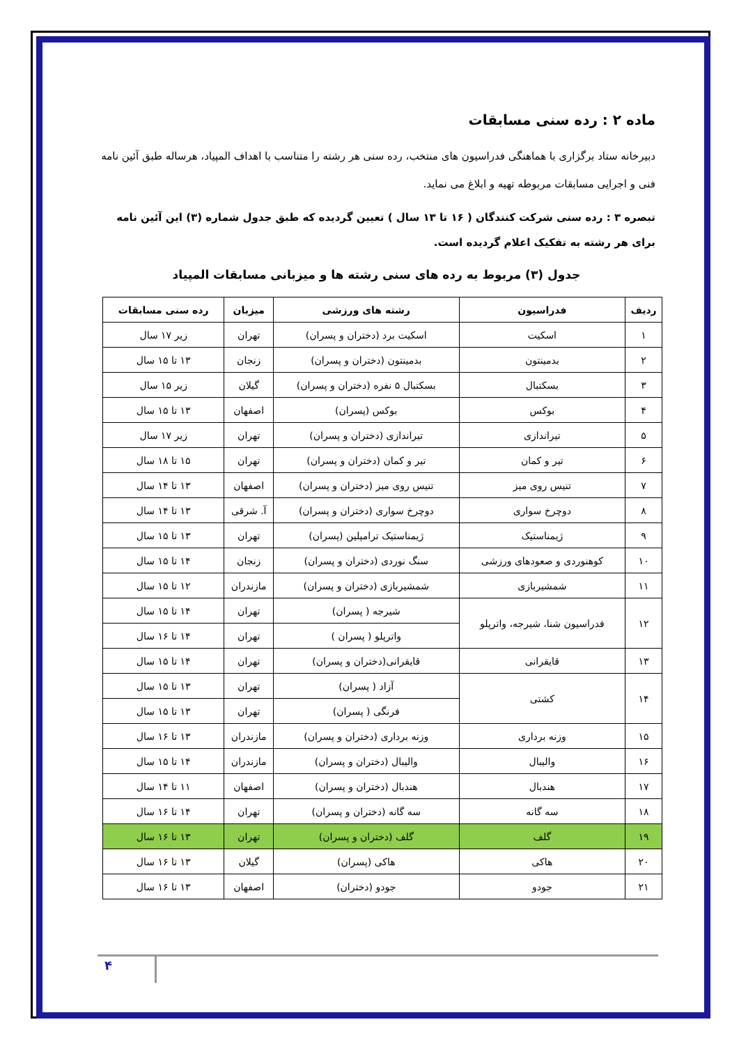ماده ۲ : رده سنی مسابقات
دبیرخانه ستاد برگزاری با هماهنگی فدراسیون های منتخب، رده سنی هر رشته را متناسب با اهداف المپیاد، هرساله طبق آئین نامه فنی و اجرایی مسابقات مربوطه تهیه و ابلاغ می نماید.
تبصره ۳ : رده سنی شرکت کنندگان ( ۱۶ تا ۱۳ سال ) تعیین گردیده که طبق جدول شماره (۳) این آئین نامه برای هر رشته به تفکیک اعلام گردیده است.
جدول (۳) مربوط به رده های سنی رشته ها و میزبانی مسابقات المپیاد
| ردیف | فدراسیون | رشته های ورزشی | میزبان | رده سنی مسابقات |
| --- | --- | --- | --- | --- |
| ۱ | اسکیت | اسکیت برد (دختران و پسران) | تهران | زیر ۱۷ سال |
| ۲ | بدمینتون | بدمینتون (دختران و پسران) | زنجان | ۱۳ تا ۱۵ سال |
| ۳ | بسکتبال | بسکتبال ۵ نفره (دختران و پسران) | گیلان | زیر ۱۵ سال |
| ۴ | بوکس | بوکس (پسران) | اصفهان | ۱۳ تا ۱۵ سال |
| ۵ | تیراندازی | تیراندازی (دختران و پسران) | تهران | زیر ۱۷ سال |
| ۶ | تیر و کمان | تیر و کمان (دختران و پسران) | تهران | ۱۵ تا ۱۸ سال |
| ۷ | تنیس روی میز | تنیس روی میز (دختران و پسران) | اصفهان | ۱۳ تا ۱۴ سال |
| ۸ | دوچرخ سواری | دوچرخ سواری (دختران و پسران) | آ. شرقی | ۱۳ تا ۱۴ سال |
| ۹ | ژیمناستیک | ژیمناستیک ترامپلین (پسران) | تهران | ۱۳ تا ۱۵ سال |
| ۱۰ | کوهنوردی و صعودهای ورزشی | سنگ نوردی (دختران و پسران) | زنجان | ۱۴ تا ۱۵ سال |
| ۱۱ | شمشیربازی | شمشیربازی (دختران و پسران) | مازندران | ۱۲ تا ۱۵ سال |
| ۱۲ | فدراسیون شنا، شیرجه، واترپلو | شیرجه ( پسران) | تهران | ۱۴ تا ۱۵ سال |
| | | واترپلو ( پسران ) | تهران | ۱۴ تا ۱۶ سال |
| ۱۳ | قایقرانی | قایقرانی(دختران و پسران) | تهران | ۱۴ تا ۱۵ سال |
| ۱۴ | کشتی | آزاد ( پسران) | تهران | ۱۳ تا ۱۵ سال |
| | | فرنگی ( پسران) | تهران | ۱۳ تا ۱۵ سال |
| ۱۵ | وزنه برداری | وزنه برداری (دختران و پسران) | مازندران | ۱۳ تا ۱۶ سال |
| ۱۶ | والیبال | والیبال (دختران و پسران) | مازندران | ۱۴ تا ۱۵ سال |
| ۱۷ | هندبال | هندبال (دختران و پسران) | اصفهان | ۱۱ تا ۱۴ سال |
| ۱۸ | سه گانه | سه گانه (دختران و پسران) | تهران | ۱۴ تا ۱۶ سال |
| ۱۹ | گلف | گلف (دختران و پسران) | تهران | ۱۳ تا ۱۶ سال |
| ۲۰ | هاکی | هاکی (پسران) | گیلان | ۱۳ تا ۱۶ سال |
| ۲۱ | جودو | جودو (دختران) | اصفهان | ۱۳ تا ۱۶ سال |
۴